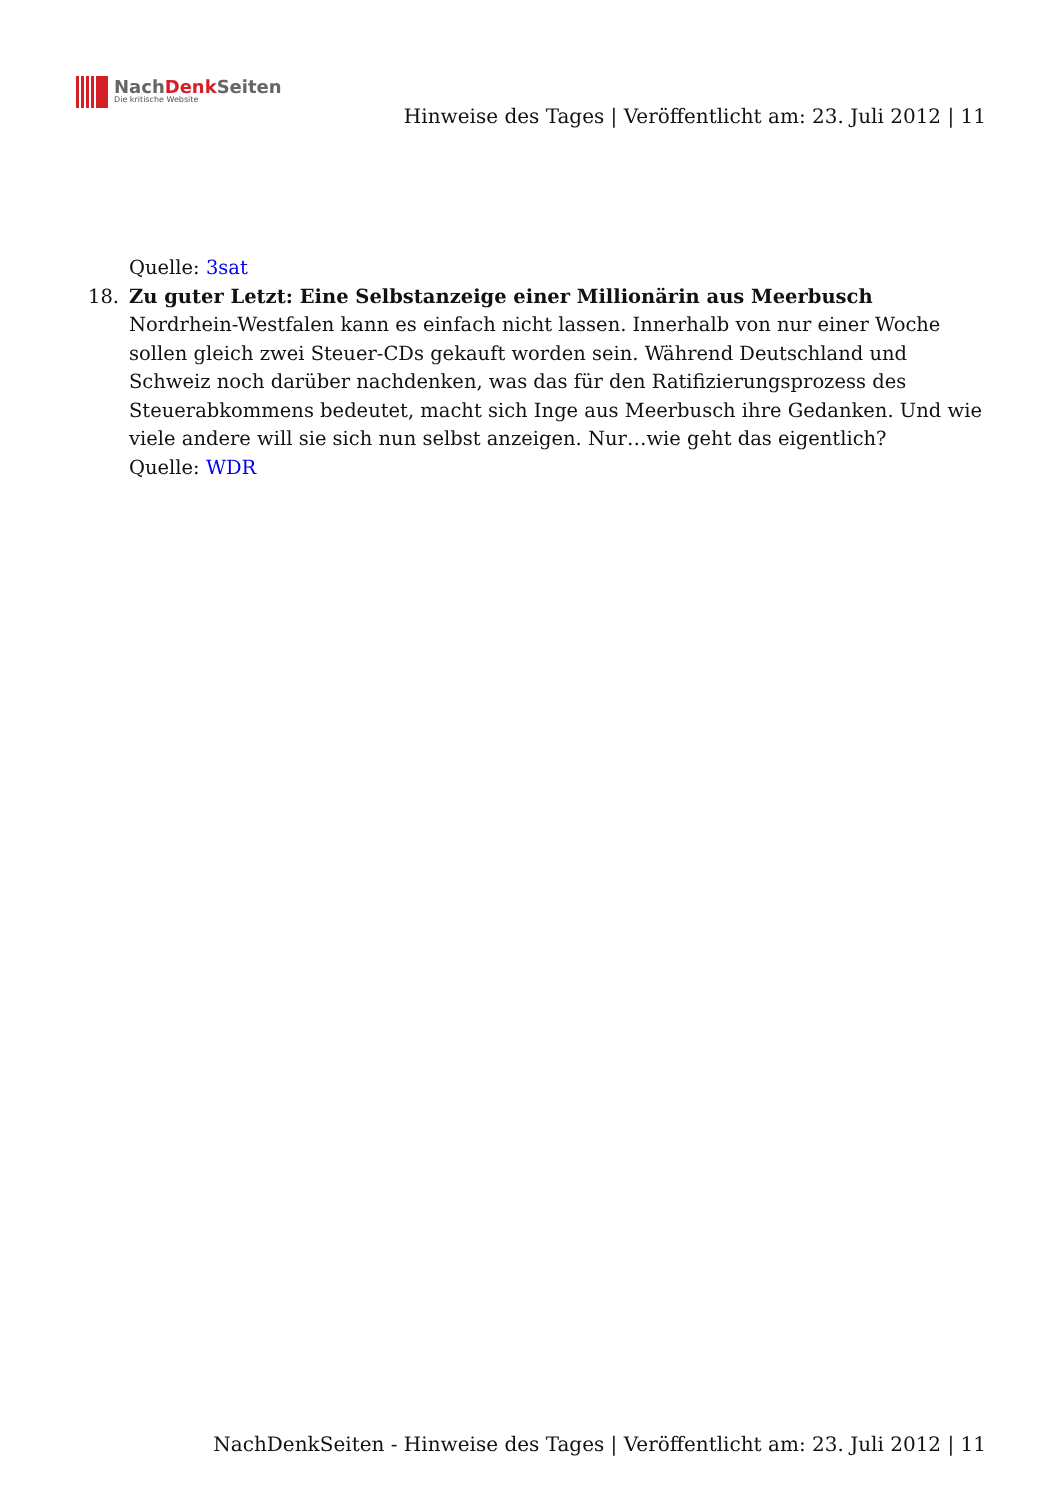NachDenk Seiten
Die kritische Website
Hinweise des Tages | Veröffentlicht am: 23. Juli 2012 | 11
Quelle: 3sat
18. Zu guter Letzt: Eine Selbstanzeige einer Millionärin aus Meerbusch
Nordrhein-Westfalen kann es einfach nicht lassen. Innerhalb von nur einer Woche sollen gleich zwei Steuer-CDs gekauft worden sein. Während Deutschland und Schweiz noch darüber nachdenken, was das für den Ratifizierungsprozess des Steuerabkommens bedeutet, macht sich Inge aus Meerbusch ihre Gedanken. Und wie viele andere will sie sich nun selbst anzeigen. Nur…wie geht das eigentlich?
Quelle: WDR
NachDenkSeiten - Hinweise des Tages | Veröffentlicht am: 23. Juli 2012 | 11